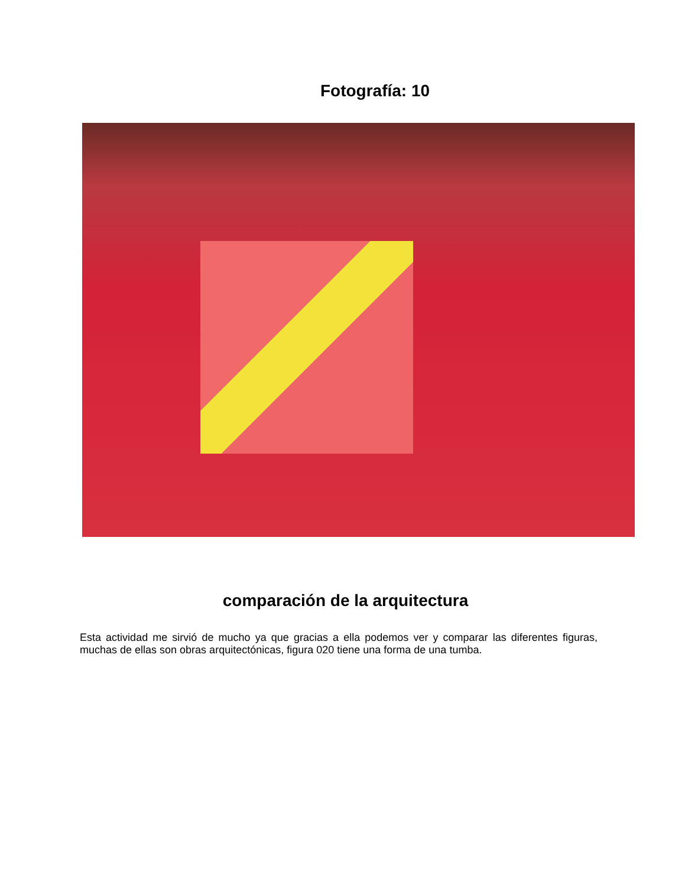Fotografía: 10
comparación de la arquitectura
Esta actividad me sirvió de mucho ya que gracias a ella podemos ver y comparar las diferentes figuras, muchas de ellas son obras arquitectónicas, figura 020 tiene una forma de una tumba.